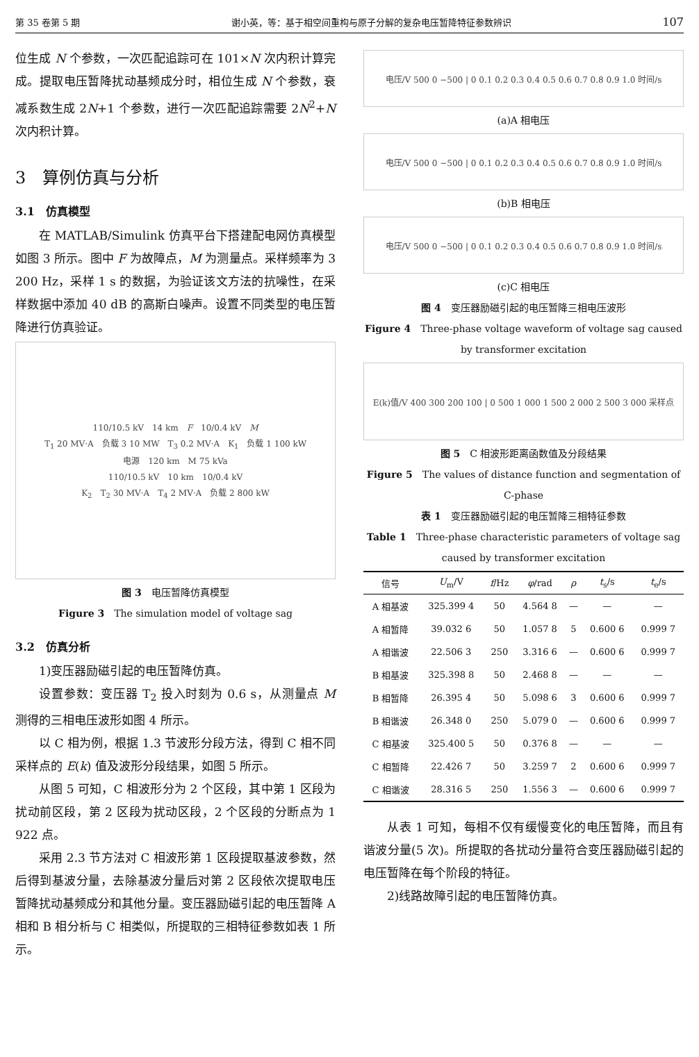第 35 卷第 5 期 谢小英，等：基于相空间重构与原子分解的复杂电压暂降特征参数辨识 107
位生成 N 个参数，一次匹配追踪可在 101×N 次内积计算完成。提取电压暂降扰动基频成分时，相位生成 N 个参数，衰减系数生成 2N+1 个参数，进行一次匹配追踪需要 2N<sup>2</sup>+N 次内积计算。
3　算例仿真与分析
3.1　仿真模型
在 MATLAB/Simulink 仿真平台下搭建配电网仿真模型如图 3 所示。图中 F 为故障点，M 为测量点。采样频率为 3 200 Hz，采样 1 s 的数据，为验证该文方法的抗噪性，在采样数据中添加 40 dB 的高斯白噪声。设置不同类型的电压暂降进行仿真验证。
110/10.5 kV　14 km　F　10/0.4 kV　M
T<sub>1</sub> 20 MV·A　负载 3 10 MW　T<sub>3</sub> 0.2 MV·A　K<sub>1</sub>　负载 1 100 kW
电源　120 km　M 75 kVa
110/10.5 kV　10 km　10/0.4 kV
K<sub>2</sub>　T<sub>2</sub> 30 MV·A　T<sub>4</sub> 2 MV·A　负载 2 800 kW
图 3　电压暂降仿真模型
Figure 3　The simulation model of voltage sag
3.2　仿真分析
1)变压器励磁引起的电压暂降仿真。
设置参数：变压器 T<sub>2</sub> 投入时刻为 0.6 s，从测量点 M 测得的三相电压波形如图 4 所示。
以 C 相为例，根据 1.3 节波形分段方法，得到 C 相不同采样点的 E(k) 值及波形分段结果，如图 5 所示。
从图 5 可知，C 相波形分为 2 个区段，其中第 1 区段为扰动前区段，第 2 区段为扰动区段，2 个区段的分断点为 1 922 点。
采用 2.3 节方法对 C 相波形第 1 区段提取基波参数，然后得到基波分量，去除基波分量后对第 2 区段依次提取电压暂降扰动基频成分和其他分量。变压器励磁引起的电压暂降 A 相和 B 相分析与 C 相类似，所提取的三相特征参数如表 1 所示。
电压/V 500 0 −500 | 0 0.1 0.2 0.3 0.4 0.5 0.6 0.7 0.8 0.9 1.0 时间/s
(a)A 相电压
电压/V 500 0 −500 | 0 0.1 0.2 0.3 0.4 0.5 0.6 0.7 0.8 0.9 1.0 时间/s
(b)B 相电压
电压/V 500 0 −500 | 0 0.1 0.2 0.3 0.4 0.5 0.6 0.7 0.8 0.9 1.0 时间/s
(c)C 相电压
图 4　变压器励磁引起的电压暂降三相电压波形
Figure 4　Three-phase voltage waveform of voltage sag caused by transformer excitation
E(k)值/V 400 300 200 100 | 0 500 1 000 1 500 2 000 2 500 3 000 采样点
图 5　C 相波形距离函数值及分段结果
Figure 5　The values of distance function and segmentation of C-phase
表 1　变压器励磁引起的电压暂降三相特征参数
Table 1　Three-phase characteristic parameters of voltage sag caused by transformer excitation
| 信号 | U<sub>m</sub>/V | f /Hz | φ /rad | ρ | t<sub>s</sub>/s | t<sub>e</sub>/s |
| --- | --- | --- | --- | --- | --- | --- |
| A 相基波 | 325.399 4 | 50 | 4.564 8 | — | — | — |
| A 相暂降 | 39.032 6 | 50 | 1.057 8 | 5 | 0.600 6 | 0.999 7 |
| A 相谐波 | 22.506 3 | 250 | 3.316 6 | — | 0.600 6 | 0.999 7 |
| B 相基波 | 325.398 8 | 50 | 2.468 8 | — | — | — |
| B 相暂降 | 26.395 4 | 50 | 5.098 6 | 3 | 0.600 6 | 0.999 7 |
| B 相谐波 | 26.348 0 | 250 | 5.079 0 | — | 0.600 6 | 0.999 7 |
| C 相基波 | 325.400 5 | 50 | 0.376 8 | — | — | — |
| C 相暂降 | 22.426 7 | 50 | 3.259 7 | 2 | 0.600 6 | 0.999 7 |
| C 相谐波 | 28.316 5 | 250 | 1.556 3 | — | 0.600 6 | 0.999 7 |
从表 1 可知，每相不仅有缓慢变化的电压暂降，而且有谐波分量(5 次)。所提取的各扰动分量符合变压器励磁引起的电压暂降在每个阶段的特征。
2)线路故障引起的电压暂降仿真。